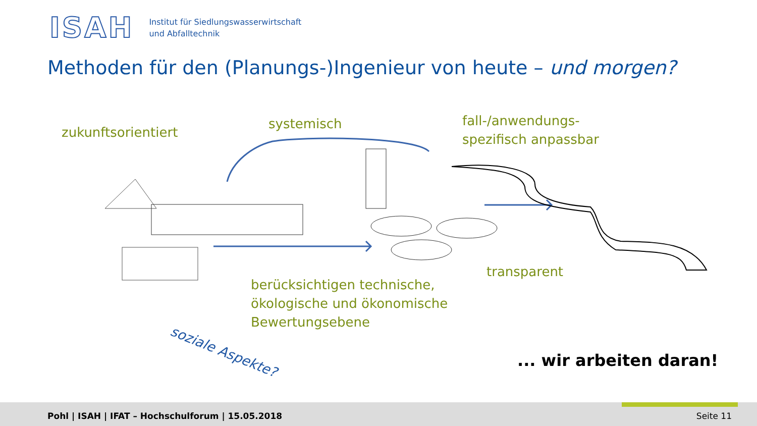ISAH
Institut für Siedlungswasserwirtschaft
und Abfalltechnik
Methoden für den (Planungs-)Ingenieur von heute – und morgen?
zukunftsorientiert
systemisch
fall-/anwendungs-
spezifisch anpassbar
transparent
berücksichtigen technische,
ökologische und ökonomische
Bewertungsebene
soziale Aspekte?
... wir arbeiten daran!
Pohl | ISAH | IFAT – Hochschulforum | 15.05.2018
Seite 11